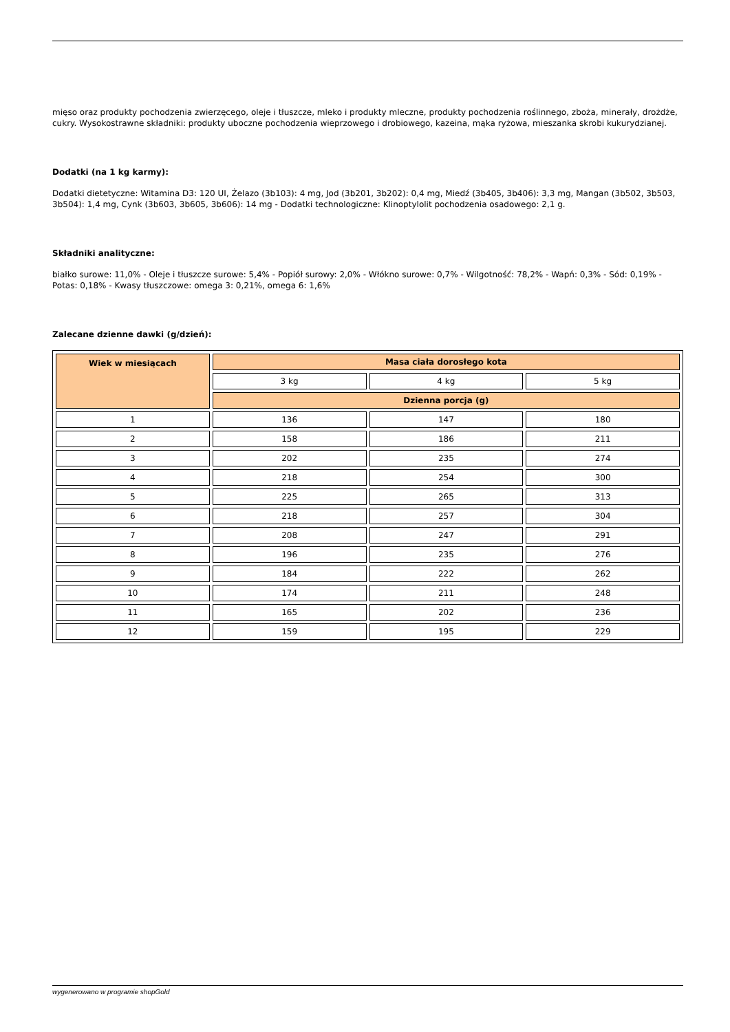mięso oraz produkty pochodzenia zwierzęcego, oleje i tłuszcze, mleko i produkty mleczne, produkty pochodzenia roślinnego, zboża, minerały, drożdże, cukry. Wysokostrawne składniki: produkty uboczne pochodzenia wieprzowego i drobiowego, kazeina, mąka ryżowa, mieszanka skrobi kukurydzianej.
Dodatki (na 1 kg karmy):
Dodatki dietetyczne: Witamina D3: 120 UI, Żelazo (3b103): 4 mg, Jod (3b201, 3b202): 0,4 mg, Miedź (3b405, 3b406): 3,3 mg, Mangan (3b502, 3b503, 3b504): 1,4 mg, Cynk (3b603, 3b605, 3b606): 14 mg - Dodatki technologiczne: Klinoptylolit pochodzenia osadowego: 2,1 g.
Składniki analityczne:
białko surowe: 11,0% - Oleje i tłuszcze surowe: 5,4% - Popiół surowy: 2,0% - Włókno surowe: 0,7% - Wilgotność: 78,2% - Wapń: 0,3% - Sód: 0,19% - Potas: 0,18% - Kwasy tłuszczowe: omega 3: 0,21%, omega 6: 1,6%
Zalecane dzienne dawki (g/dzień):
| Wiek w miesiącach | Masa ciała dorosłego kota | | |
| --- | --- | --- | --- |
| | 3 kg | 4 kg | 5 kg |
| | Dzienna porcja (g) | | |
| 1 | 136 | 147 | 180 |
| 2 | 158 | 186 | 211 |
| 3 | 202 | 235 | 274 |
| 4 | 218 | 254 | 300 |
| 5 | 225 | 265 | 313 |
| 6 | 218 | 257 | 304 |
| 7 | 208 | 247 | 291 |
| 8 | 196 | 235 | 276 |
| 9 | 184 | 222 | 262 |
| 10 | 174 | 211 | 248 |
| 11 | 165 | 202 | 236 |
| 12 | 159 | 195 | 229 |
wygenerowano w programie shopGold